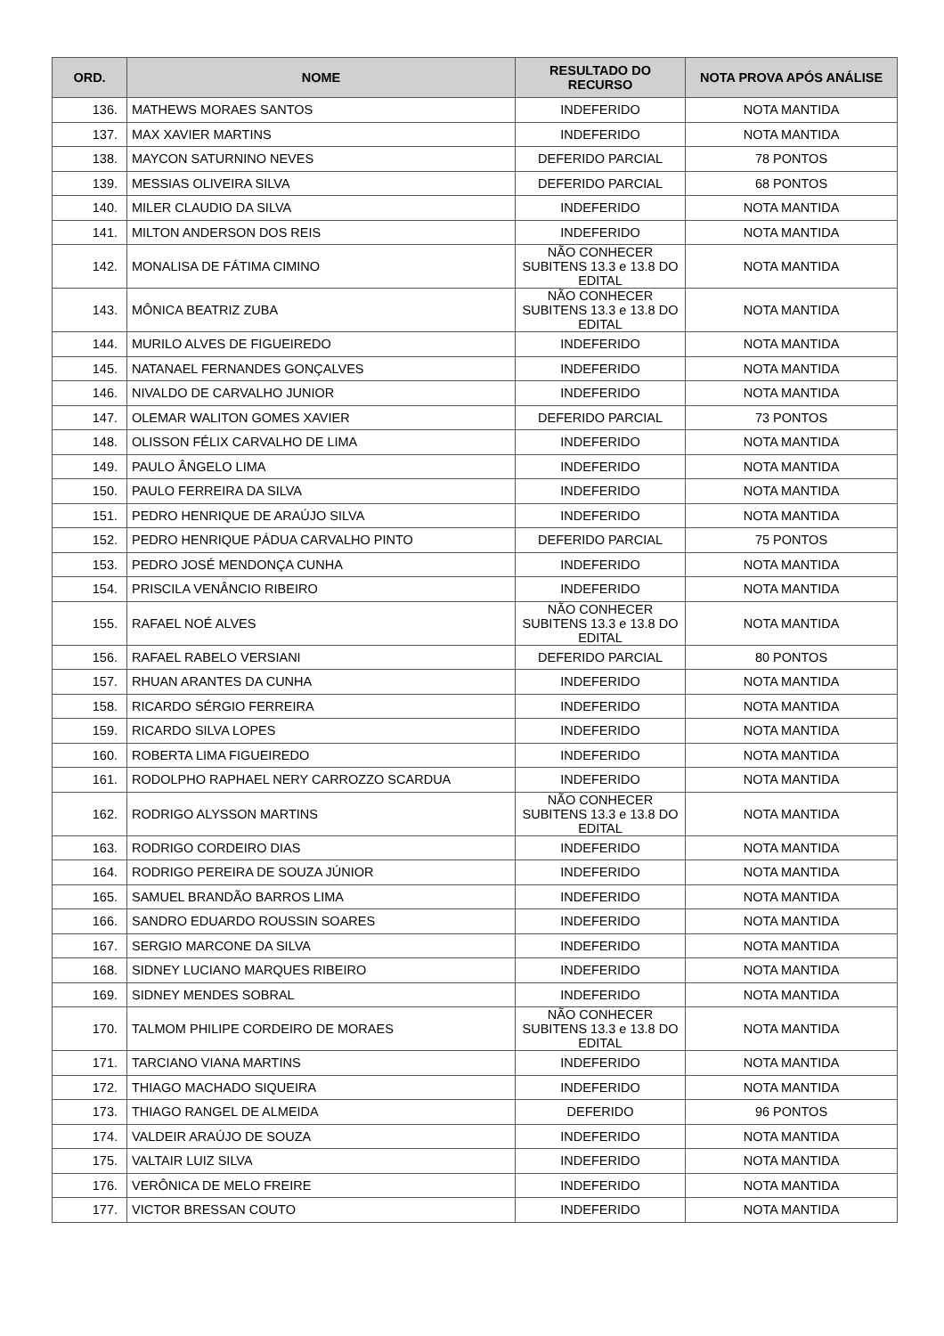| ORD. | NOME | RESULTADO DO RECURSO | NOTA PROVA APÓS ANÁLISE |
| --- | --- | --- | --- |
| 136. | MATHEWS MORAES SANTOS | INDEFERIDO | NOTA MANTIDA |
| 137. | MAX XAVIER MARTINS | INDEFERIDO | NOTA MANTIDA |
| 138. | MAYCON SATURNINO NEVES | DEFERIDO PARCIAL | 78 PONTOS |
| 139. | MESSIAS OLIVEIRA SILVA | DEFERIDO PARCIAL | 68 PONTOS |
| 140. | MILER CLAUDIO DA SILVA | INDEFERIDO | NOTA MANTIDA |
| 141. | MILTON ANDERSON DOS REIS | INDEFERIDO | NOTA MANTIDA |
| 142. | MONALISA DE FÁTIMA CIMINO | NÃO CONHECER SUBITENS 13.3 e 13.8 DO EDITAL | NOTA MANTIDA |
| 143. | MÔNICA BEATRIZ ZUBA | NÃO CONHECER SUBITENS 13.3 e 13.8 DO EDITAL | NOTA MANTIDA |
| 144. | MURILO ALVES DE FIGUEIREDO | INDEFERIDO | NOTA MANTIDA |
| 145. | NATANAEL FERNANDES GONÇALVES | INDEFERIDO | NOTA MANTIDA |
| 146. | NIVALDO DE CARVALHO JUNIOR | INDEFERIDO | NOTA MANTIDA |
| 147. | OLEMAR WALITON GOMES XAVIER | DEFERIDO PARCIAL | 73 PONTOS |
| 148. | OLISSON FÉLIX CARVALHO DE LIMA | INDEFERIDO | NOTA MANTIDA |
| 149. | PAULO ÂNGELO LIMA | INDEFERIDO | NOTA MANTIDA |
| 150. | PAULO FERREIRA DA SILVA | INDEFERIDO | NOTA MANTIDA |
| 151. | PEDRO HENRIQUE DE ARAÚJO SILVA | INDEFERIDO | NOTA MANTIDA |
| 152. | PEDRO HENRIQUE PÁDUA CARVALHO PINTO | DEFERIDO PARCIAL | 75 PONTOS |
| 153. | PEDRO JOSÉ MENDONÇA CUNHA | INDEFERIDO | NOTA MANTIDA |
| 154. | PRISCILA VENÂNCIO RIBEIRO | INDEFERIDO | NOTA MANTIDA |
| 155. | RAFAEL NOÉ ALVES | NÃO CONHECER SUBITENS 13.3 e 13.8 DO EDITAL | NOTA MANTIDA |
| 156. | RAFAEL RABELO VERSIANI | DEFERIDO PARCIAL | 80 PONTOS |
| 157. | RHUAN ARANTES DA CUNHA | INDEFERIDO | NOTA MANTIDA |
| 158. | RICARDO SÉRGIO FERREIRA | INDEFERIDO | NOTA MANTIDA |
| 159. | RICARDO SILVA LOPES | INDEFERIDO | NOTA MANTIDA |
| 160. | ROBERTA LIMA FIGUEIREDO | INDEFERIDO | NOTA MANTIDA |
| 161. | RODOLPHO RAPHAEL NERY CARROZZO SCARDUA | INDEFERIDO | NOTA MANTIDA |
| 162. | RODRIGO ALYSSON MARTINS | NÃO CONHECER SUBITENS 13.3 e 13.8 DO EDITAL | NOTA MANTIDA |
| 163. | RODRIGO CORDEIRO DIAS | INDEFERIDO | NOTA MANTIDA |
| 164. | RODRIGO PEREIRA DE SOUZA JÚNIOR | INDEFERIDO | NOTA MANTIDA |
| 165. | SAMUEL BRANDÃO BARROS LIMA | INDEFERIDO | NOTA MANTIDA |
| 166. | SANDRO EDUARDO ROUSSIN SOARES | INDEFERIDO | NOTA MANTIDA |
| 167. | SERGIO MARCONE DA SILVA | INDEFERIDO | NOTA MANTIDA |
| 168. | SIDNEY LUCIANO MARQUES RIBEIRO | INDEFERIDO | NOTA MANTIDA |
| 169. | SIDNEY MENDES SOBRAL | INDEFERIDO | NOTA MANTIDA |
| 170. | TALMOM PHILIPE CORDEIRO DE MORAES | NÃO CONHECER SUBITENS 13.3 e 13.8 DO EDITAL | NOTA MANTIDA |
| 171. | TARCIANO VIANA MARTINS | INDEFERIDO | NOTA MANTIDA |
| 172. | THIAGO MACHADO SIQUEIRA | INDEFERIDO | NOTA MANTIDA |
| 173. | THIAGO RANGEL DE ALMEIDA | DEFERIDO | 96 PONTOS |
| 174. | VALDEIR ARAÚJO DE SOUZA | INDEFERIDO | NOTA MANTIDA |
| 175. | VALTAIR LUIZ SILVA | INDEFERIDO | NOTA MANTIDA |
| 176. | VERÔNICA DE MELO FREIRE | INDEFERIDO | NOTA MANTIDA |
| 177. | VICTOR BRESSAN COUTO | INDEFERIDO | NOTA MANTIDA |